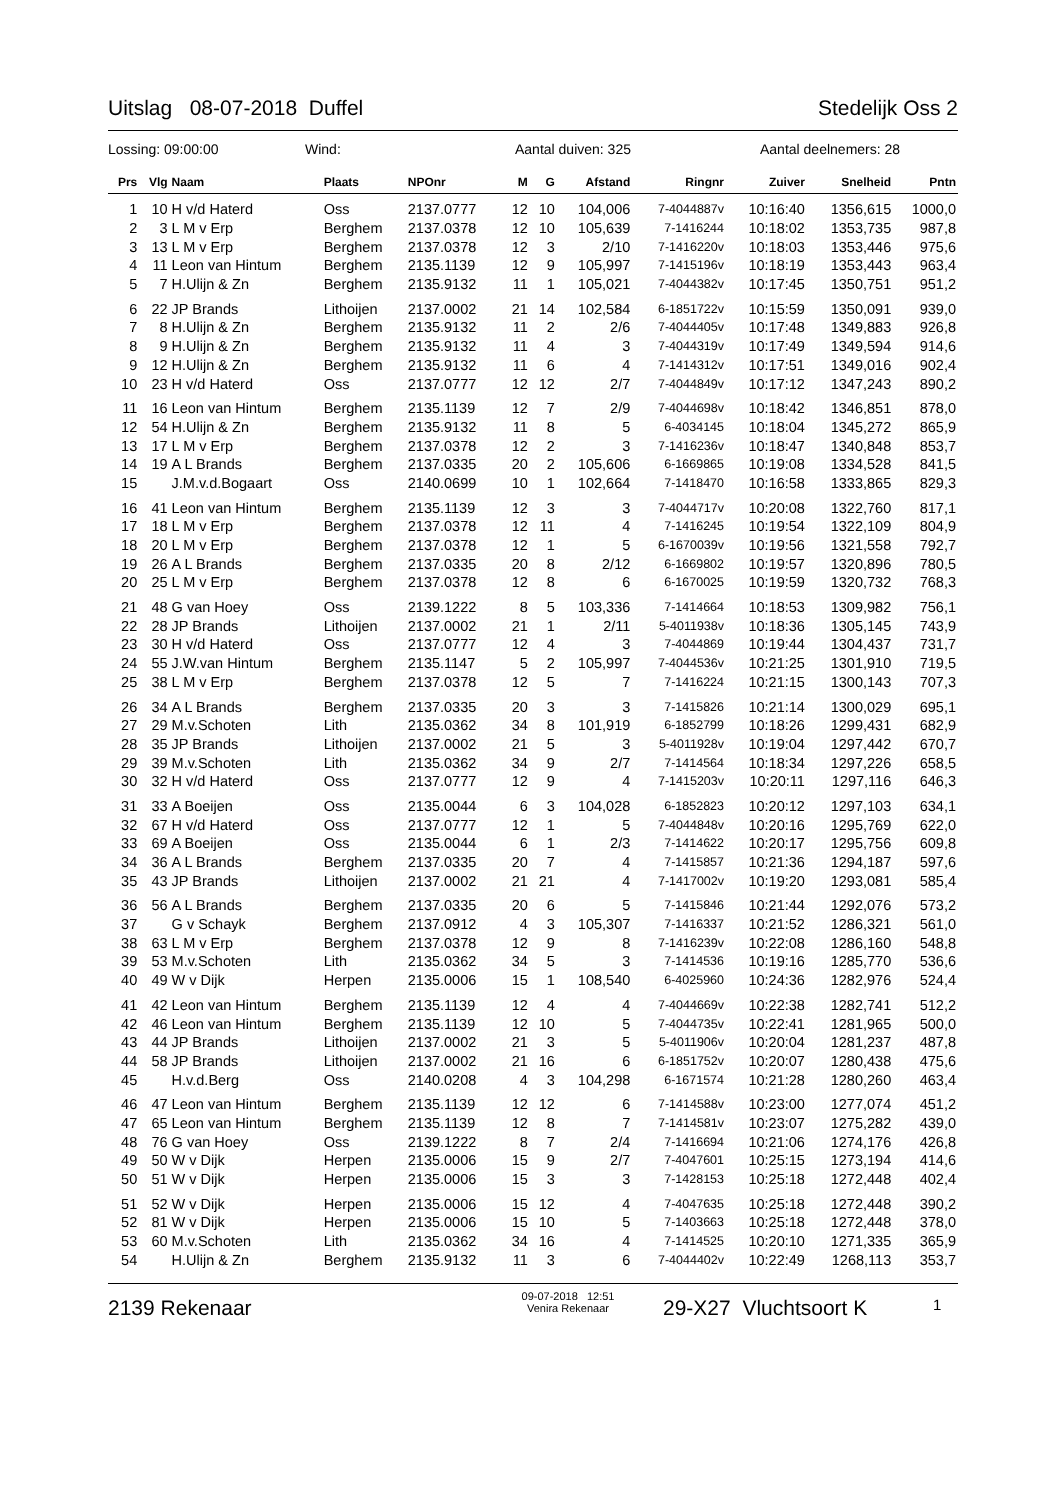Uitslag 08-07-2018 Duffel Stedelijk Oss 2
Lossing: 09:00:00 Wind: Aantal duiven: 325 Aantal deelnemers: 28
| Prs | Vlg | Naam | Plaats | NPOnr | M | G | Afstand | Ringnr | Zuiver | Snelheid | Pntn |
| --- | --- | --- | --- | --- | --- | --- | --- | --- | --- | --- | --- |
| 1 | 10 | H v/d Haterd | Oss | 2137.0777 | 12 | 10 | 104,006 | 7-4044887v | 10:16:40 | 1356,615 | 1000,0 |
| 2 | 3 | L M v Erp | Berghem | 2137.0378 | 12 | 10 | 105,639 | 7-1416244 | 10:18:02 | 1353,735 | 987,8 |
| 3 | 13 | L M v Erp | Berghem | 2137.0378 | 12 | 3 | 2/10 | 7-1416220v | 10:18:03 | 1353,446 | 975,6 |
| 4 | 11 | Leon van Hintum | Berghem | 2135.1139 | 12 | 9 | 105,997 | 7-1415196v | 10:18:19 | 1353,443 | 963,4 |
| 5 | 7 | H.Ulijn & Zn | Berghem | 2135.9132 | 11 | 1 | 105,021 | 7-4044382v | 10:17:45 | 1350,751 | 951,2 |
| 6 | 22 | JP Brands | Lithoijen | 2137.0002 | 21 | 14 | 102,584 | 6-1851722v | 10:15:59 | 1350,091 | 939,0 |
| 7 | 8 | H.Ulijn & Zn | Berghem | 2135.9132 | 11 | 2 | 2/6 | 7-4044405v | 10:17:48 | 1349,883 | 926,8 |
| 8 | 9 | H.Ulijn & Zn | Berghem | 2135.9132 | 11 | 4 | 3 | 7-4044319v | 10:17:49 | 1349,594 | 914,6 |
| 9 | 12 | H.Ulijn & Zn | Berghem | 2135.9132 | 11 | 6 | 4 | 7-1414312v | 10:17:51 | 1349,016 | 902,4 |
| 10 | 23 | H v/d Haterd | Oss | 2137.0777 | 12 | 12 | 2/7 | 7-4044849v | 10:17:12 | 1347,243 | 890,2 |
| 11 | 16 | Leon van Hintum | Berghem | 2135.1139 | 12 | 7 | 2/9 | 7-4044698v | 10:18:42 | 1346,851 | 878,0 |
| 12 | 54 | H.Ulijn & Zn | Berghem | 2135.9132 | 11 | 8 | 5 | 6-4034145 | 10:18:04 | 1345,272 | 865,9 |
| 13 | 17 | L M v Erp | Berghem | 2137.0378 | 12 | 2 | 3 | 7-1416236v | 10:18:47 | 1340,848 | 853,7 |
| 14 | 19 | A L Brands | Berghem | 2137.0335 | 20 | 2 | 105,606 | 6-1669865 | 10:19:08 | 1334,528 | 841,5 |
| 15 | | J.M.v.d.Bogaart | Oss | 2140.0699 | 10 | 1 | 102,664 | 7-1418470 | 10:16:58 | 1333,865 | 829,3 |
| 16 | 41 | Leon van Hintum | Berghem | 2135.1139 | 12 | 3 | 3 | 7-4044717v | 10:20:08 | 1322,760 | 817,1 |
| 17 | 18 | L M v Erp | Berghem | 2137.0378 | 12 | 11 | 4 | 7-1416245 | 10:19:54 | 1322,109 | 804,9 |
| 18 | 20 | L M v Erp | Berghem | 2137.0378 | 12 | 1 | 5 | 6-1670039v | 10:19:56 | 1321,558 | 792,7 |
| 19 | 26 | A L Brands | Berghem | 2137.0335 | 20 | 8 | 2/12 | 6-1669802 | 10:19:57 | 1320,896 | 780,5 |
| 20 | 25 | L M v Erp | Berghem | 2137.0378 | 12 | 8 | 6 | 6-1670025 | 10:19:59 | 1320,732 | 768,3 |
| 21 | 48 | G van Hoey | Oss | 2139.1222 | 8 | 5 | 103,336 | 7-1414664 | 10:18:53 | 1309,982 | 756,1 |
| 22 | 28 | JP Brands | Lithoijen | 2137.0002 | 21 | 1 | 2/11 | 5-4011938v | 10:18:36 | 1305,145 | 743,9 |
| 23 | 30 | H v/d Haterd | Oss | 2137.0777 | 12 | 4 | 3 | 7-4044869 | 10:19:44 | 1304,437 | 731,7 |
| 24 | 55 | J.W.van Hintum | Berghem | 2135.1147 | 5 | 2 | 105,997 | 7-4044536v | 10:21:25 | 1301,910 | 719,5 |
| 25 | 38 | L M v Erp | Berghem | 2137.0378 | 12 | 5 | 7 | 7-1416224 | 10:21:15 | 1300,143 | 707,3 |
| 26 | 34 | A L Brands | Berghem | 2137.0335 | 20 | 3 | 3 | 7-1415826 | 10:21:14 | 1300,029 | 695,1 |
| 27 | 29 | M.v.Schoten | Lith | 2135.0362 | 34 | 8 | 101,919 | 6-1852799 | 10:18:26 | 1299,431 | 682,9 |
| 28 | 35 | JP Brands | Lithoijen | 2137.0002 | 21 | 5 | 3 | 5-4011928v | 10:19:04 | 1297,442 | 670,7 |
| 29 | 39 | M.v.Schoten | Lith | 2135.0362 | 34 | 9 | 2/7 | 7-1414564 | 10:18:34 | 1297,226 | 658,5 |
| 30 | 32 | H v/d Haterd | Oss | 2137.0777 | 12 | 9 | 4 | 7-1415203v | 10:20:11 | 1297,116 | 646,3 |
| 31 | 33 | A Boeijen | Oss | 2135.0044 | 6 | 3 | 104,028 | 6-1852823 | 10:20:12 | 1297,103 | 634,1 |
| 32 | 67 | H v/d Haterd | Oss | 2137.0777 | 12 | 1 | 5 | 7-4044848v | 10:20:16 | 1295,769 | 622,0 |
| 33 | 69 | A Boeijen | Oss | 2135.0044 | 6 | 1 | 2/3 | 7-1414622 | 10:20:17 | 1295,756 | 609,8 |
| 34 | 36 | A L Brands | Berghem | 2137.0335 | 20 | 7 | 4 | 7-1415857 | 10:21:36 | 1294,187 | 597,6 |
| 35 | 43 | JP Brands | Lithoijen | 2137.0002 | 21 | 21 | 4 | 7-1417002v | 10:19:20 | 1293,081 | 585,4 |
| 36 | 56 | A L Brands | Berghem | 2137.0335 | 20 | 6 | 5 | 7-1415846 | 10:21:44 | 1292,076 | 573,2 |
| 37 | | G v Schayk | Berghem | 2137.0912 | 4 | 3 | 105,307 | 7-1416337 | 10:21:52 | 1286,321 | 561,0 |
| 38 | 63 | L M v Erp | Berghem | 2137.0378 | 12 | 9 | 8 | 7-1416239v | 10:22:08 | 1286,160 | 548,8 |
| 39 | 53 | M.v.Schoten | Lith | 2135.0362 | 34 | 5 | 3 | 7-1414536 | 10:19:16 | 1285,770 | 536,6 |
| 40 | 49 | W v Dijk | Herpen | 2135.0006 | 15 | 1 | 108,540 | 6-4025960 | 10:24:36 | 1282,976 | 524,4 |
| 41 | 42 | Leon van Hintum | Berghem | 2135.1139 | 12 | 4 | 4 | 7-4044669v | 10:22:38 | 1282,741 | 512,2 |
| 42 | 46 | Leon van Hintum | Berghem | 2135.1139 | 12 | 10 | 5 | 7-4044735v | 10:22:41 | 1281,965 | 500,0 |
| 43 | 44 | JP Brands | Lithoijen | 2137.0002 | 21 | 3 | 5 | 5-4011906v | 10:20:04 | 1281,237 | 487,8 |
| 44 | 58 | JP Brands | Lithoijen | 2137.0002 | 21 | 16 | 6 | 6-1851752v | 10:20:07 | 1280,438 | 475,6 |
| 45 | | H.v.d.Berg | Oss | 2140.0208 | 4 | 3 | 104,298 | 6-1671574 | 10:21:28 | 1280,260 | 463,4 |
| 46 | 47 | Leon van Hintum | Berghem | 2135.1139 | 12 | 12 | 6 | 7-1414588v | 10:23:00 | 1277,074 | 451,2 |
| 47 | 65 | Leon van Hintum | Berghem | 2135.1139 | 12 | 8 | 7 | 7-1414581v | 10:23:07 | 1275,282 | 439,0 |
| 48 | 76 | G van Hoey | Oss | 2139.1222 | 8 | 7 | 2/4 | 7-1416694 | 10:21:06 | 1274,176 | 426,8 |
| 49 | 50 | W v Dijk | Herpen | 2135.0006 | 15 | 9 | 2/7 | 7-4047601 | 10:25:15 | 1273,194 | 414,6 |
| 50 | 51 | W v Dijk | Herpen | 2135.0006 | 15 | 3 | 3 | 7-1428153 | 10:25:18 | 1272,448 | 402,4 |
| 51 | 52 | W v Dijk | Herpen | 2135.0006 | 15 | 12 | 4 | 7-4047635 | 10:25:18 | 1272,448 | 390,2 |
| 52 | 81 | W v Dijk | Herpen | 2135.0006 | 15 | 10 | 5 | 7-1403663 | 10:25:18 | 1272,448 | 378,0 |
| 53 | 60 | M.v.Schoten | Lith | 2135.0362 | 34 | 16 | 4 | 7-1414525 | 10:20:10 | 1271,335 | 365,9 |
| 54 | | H.Ulijn & Zn | Berghem | 2135.9132 | 11 | 3 | 6 | 7-4044402v | 10:22:49 | 1268,113 | 353,7 |
2139 Rekenaar 09-07-2018 12:51
Venira Rekenaar 29-X27 Vluchtsoort K 1